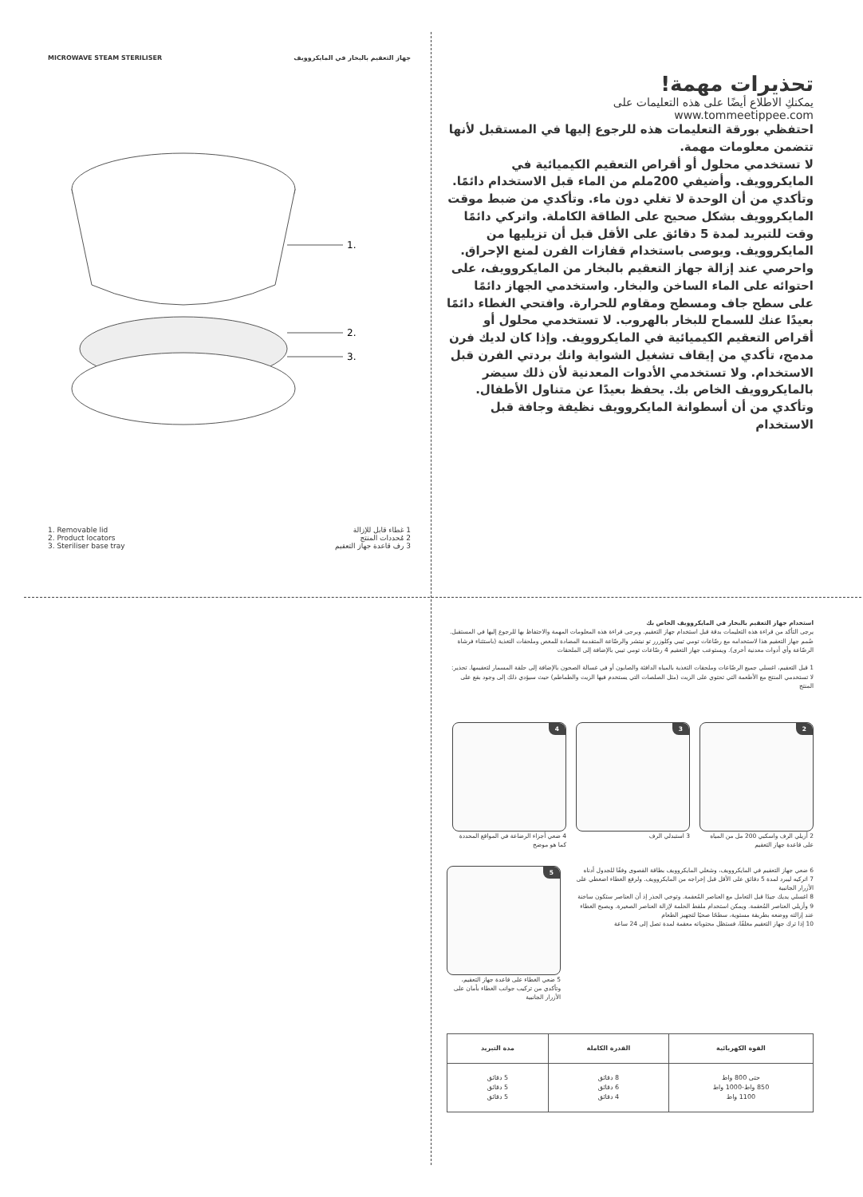MICROWAVE STEAM STERILISER جهاز التعقيم بالبخار في المايكروويف
1.
2.
3.
1. Removable lid
2. Product locators
3. Steriliser base tray
1 غطاء قابل للإزالة
2 مُحددات المنتج
3 رف قاعدة جهاز التعقيم
تحذيرات مهمة!
يمكنكِ الاطلاع أيضًا على هذه التعليمات على
www.tommeetippee.com
احتفظي بورقة التعليمات هذه للرجوع إليها في المستقبل لأنها تتضمن معلومات مهمة.
لا تستخدمي محلول أو أقراص التعقيم الكيميائية في المايكروويف. وأضيفي 200ملم من الماء قبل الاستخدام دائمًا. وتأكدي من أن الوحدة لا تغلي دون ماء. وتأكدي من ضبط موقت المايكروويف بشكل صحيح على الطاقة الكاملة. واتركي دائمًا وقت للتبريد لمدة 5 دقائق على الأقل قبل أن تزيليها من المايكروويف. ويوصى باستخدام قفازات الفرن لمنع الإحراق. واحرصي عند إزالة جهاز التعقيم بالبخار من المايكروويف، على احتوائه على الماء الساخن والبخار. واستخدمي الجهاز دائمًا على سطح جاف ومسطح ومقاوم للحرارة. وافتحي الغطاء دائمًا بعيدًا عنك للسماح للبخار بالهروب. لا تستخدمي محلول أو أقراص التعقيم الكيميائية في المايكروويف. وإذا كان لديك فرن مدمج، تأكدي من إيقاف تشغيل الشواية وانك بردتي الفرن قبل الاستخدام. ولا تستخدمي الأدوات المعدنية لأن ذلك سيضر بالمايكروويف الخاص بك. يحفظ بعيدًا عن متناول الأطفال. وتأكدي من أن أسطوانة المايكروويف نظيفة وجافة قبل الاستخدام
استخدام جهاز التعقيم بالبخار في المايكروويف الخاص بك
يرجى التأكد من قراءة هذه التعليمات بدقة قبل استخدام جهاز التعقيم. ويرجى قراءة هذه المعلومات المهمة والاحتفاظ بها للرجوع إليها في المستقبل. صُمم جهاز التعقيم هذا لاستخدامه مع رضّاعات تومي تيبي وكلوزرر تو نيتشر والرضّاعة المتقدمة المضادة للمغص وملحقات التغذية (باستثناء فرشاة الرضّاعة وأي أدوات معدنية أخرى). ويستوعب جهاز التعقيم 4 رضّاعات تومي تيبي بالإضافة إلى الملحقات
1 قبل التعقيم، اغسلي جميع الرضّاعات وملحقات التغذية بالمياه الدافئة والصابون أو في غسالة الصحون بالإضافة إلى حلقة المسمار لتعقيمها. تحذير: لا تستخدمي المنتج مع الأطعمة التي تحتوي على الزيت (مثل الصلصات التي يستخدم فيها الزيت والطماطم) حيث سيؤدي ذلك إلى وجود بقع على المنتج
2
2 أزيلي الرف واسكبي 200 مل من المياه على قاعدة جهاز التعقيم
3
3 استبدلي الرف
4
4 ضعي أجزاء الرضاعة في المواقع المحددة كما هو موضح
6 ضعي جهاز التعقيم في المايكروويف، وشغلي المايكروويف بطاقة القصوى وفقًا للجدول أدناه
7 اتركيه ليبرد لمدة 5 دقائق على الأقل قبل إخراجه من المايكروويف. ولرفع الغطاء اضغطي على الأزرار الجانبية
8 اغسلي يديك جيدًا قبل التعامل مع العناصر المُعقمة. وتوخي الحذر إذ أن العناصر ستكون ساخنة
9 وأزيلي العناصر المُعقمة. ويمكن استخدام ملقط الحلمة لإزالة العناصر الصغيرة. ويصبح الغطاء عند إزالته ووضعه بطريقة مستوية، سطحًا صحيًا لتجهيز الطعام
10 إذا ترك جهاز التعقيم مغلقًا، فستظل محتوياته معقمة لمدة تصل إلى 24 ساعة
5
5 ضعي الغطاء على قاعدة جهاز التعقيم، وتأكدي من تركيب جوانب الغطاء بأمان على الأزرار الجانبية
| القوة الكهربائية | القدرة الكاملة | مدة التبريد |
| --- | --- | --- |
| حتى 800 واط 850 واط-1000 واط 1100 واط | 8 دقائق 6 دقائق 4 دقائق | 5 دقائق 5 دقائق 5 دقائق |